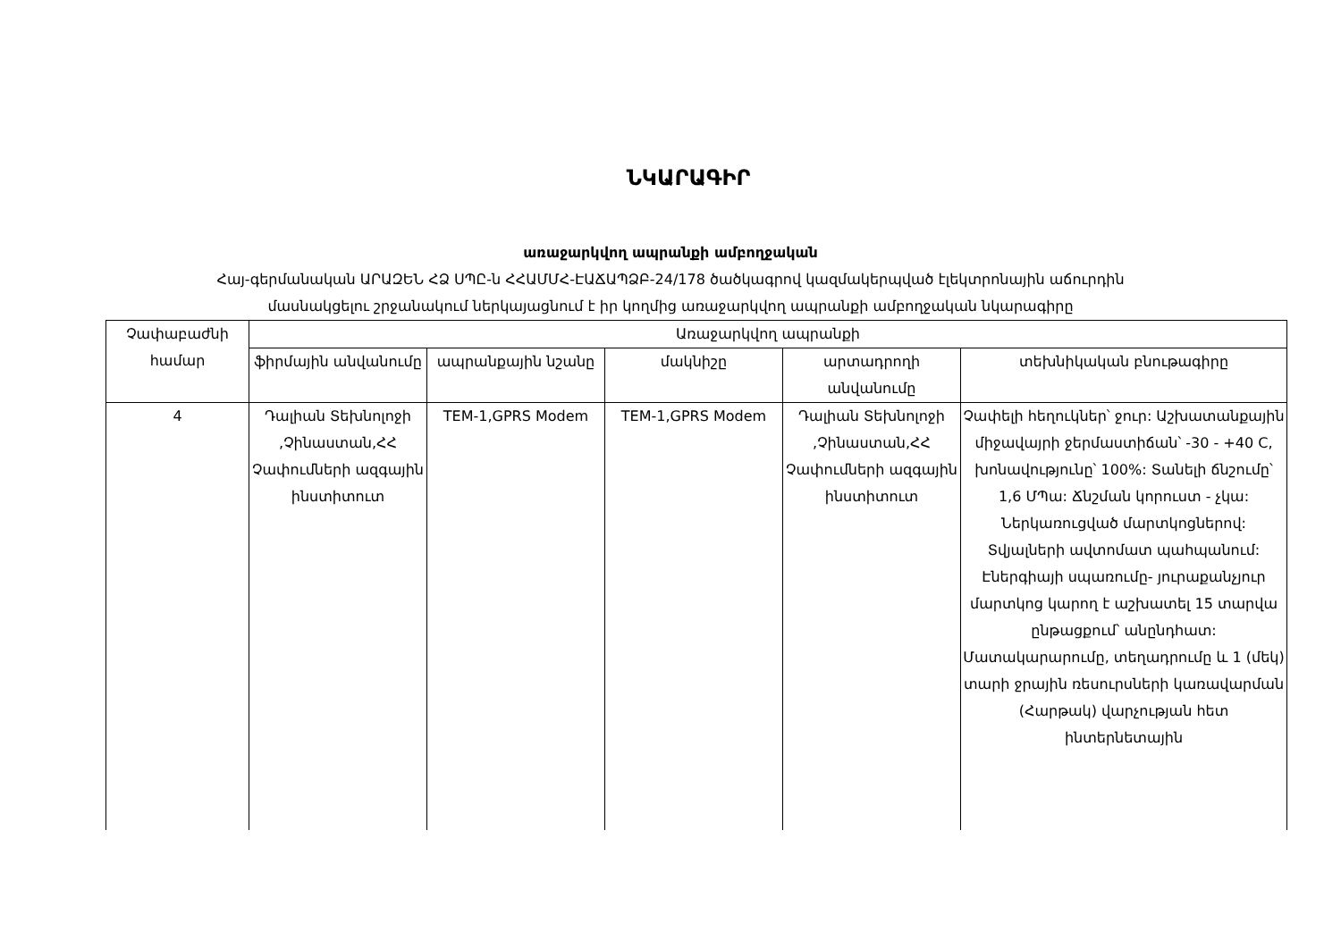ՆԿԱՐԱԳԻՐ
առաջարկվող ապրանքի ամբողջական
Հայ-գերմանական ԱՐԱԶԵՆ ՀՁ ՍՊԸ-ն ՀՀԱՄՄՀ-ԷԱՃԱՊՁԲ-24/178 ծածկագրով կազմակերպված էլեկտրոնային աճուրդին
մասնակցելու շրջանակում ներկայացնում է իր կողմից առաջարկվող ապրանքի ամբողջական նկարագիրը
| Չափաբաժնի համար | Առաջարկվող ապրանքի | | | | |
| --- | --- | --- | --- | --- | --- |
| | ֆիրմային անվանումը | ապրանքային նշանը | մակնիշը | արտադրողի անվանումը | տեխնիկական բնութագիրը |
| 4 | Դալիան Տեխնոլոջի ,Չինաստան,ՀՀ Չափումների ազգային ինստիտուտ | TEM-1,GPRS Modem | TEM-1,GPRS Modem | Դալիան Տեխնոլոջի ,Չինաստան,ՀՀ Չափումների ազգային ինստիտուտ | Չափելի հեղուկներ՝ ջուր: Աշխատանքային միջավայրի ջերմաստիճան՝ -30 - +40 C, խոնավությունը՝ 100%: Տանելի ճնշումը՝ 1,6 ՄՊա: Ճնշման կորուստ - չկա: Ներկառուցված մարտկոցներով: Տվյալների ավտոմատ պահպանում: Էներգիայի սպառումը- յուրաքանչյուր մարտկոց կարող է աշխատել 15 տարվա ընթացքում՝ անընդհատ: Մատակարարումը, տեղադրումը և 1 (մեկ) տարի ջրային ռեսուրսների կառավարման (Հարթակ) վարչության հետ ինտերնետային |